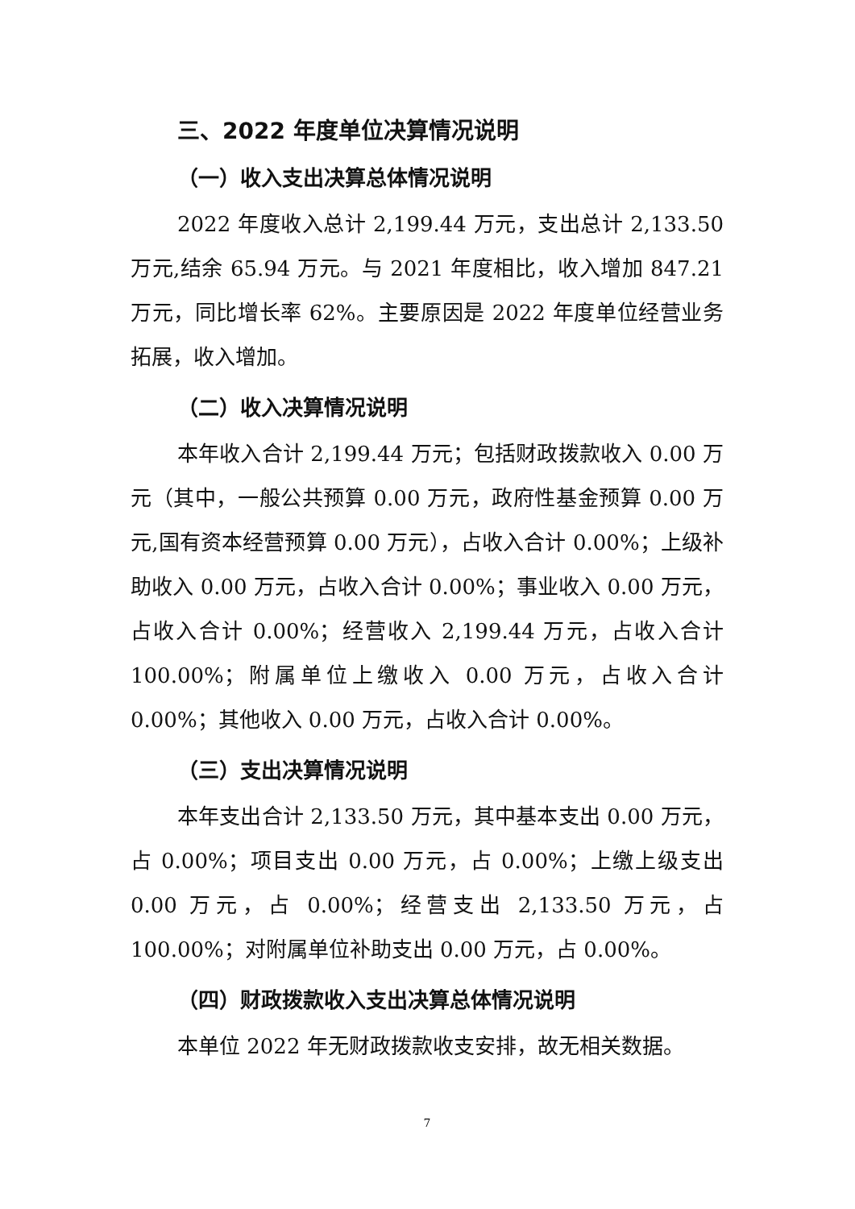三、2022 年度单位决算情况说明
（一）收入支出决算总体情况说明
2022 年度收入总计 2,199.44 万元，支出总计 2,133.50 万元,结余 65.94 万元。与 2021 年度相比，收入增加 847.21 万元，同比增长率 62%。主要原因是 2022 年度单位经营业务拓展，收入增加。
（二）收入决算情况说明
本年收入合计 2,199.44 万元；包括财政拨款收入 0.00 万元（其中，一般公共预算 0.00 万元，政府性基金预算 0.00 万元,国有资本经营预算 0.00 万元），占收入合计 0.00%；上级补助收入 0.00 万元，占收入合计 0.00%；事业收入 0.00 万元，占收入合计 0.00%；经营收入 2,199.44 万元，占收入合计 100.00%；附属单位上缴收入 0.00 万元，占收入合计 0.00%；其他收入 0.00 万元，占收入合计 0.00%。
（三）支出决算情况说明
本年支出合计 2,133.50 万元，其中基本支出 0.00 万元，占 0.00%；项目支出 0.00 万元，占 0.00%；上缴上级支出 0.00 万元，占 0.00%；经营支出 2,133.50 万元，占 100.00%；对附属单位补助支出 0.00 万元，占 0.00%。
（四）财政拨款收入支出决算总体情况说明
本单位 2022 年无财政拨款收支安排，故无相关数据。
7